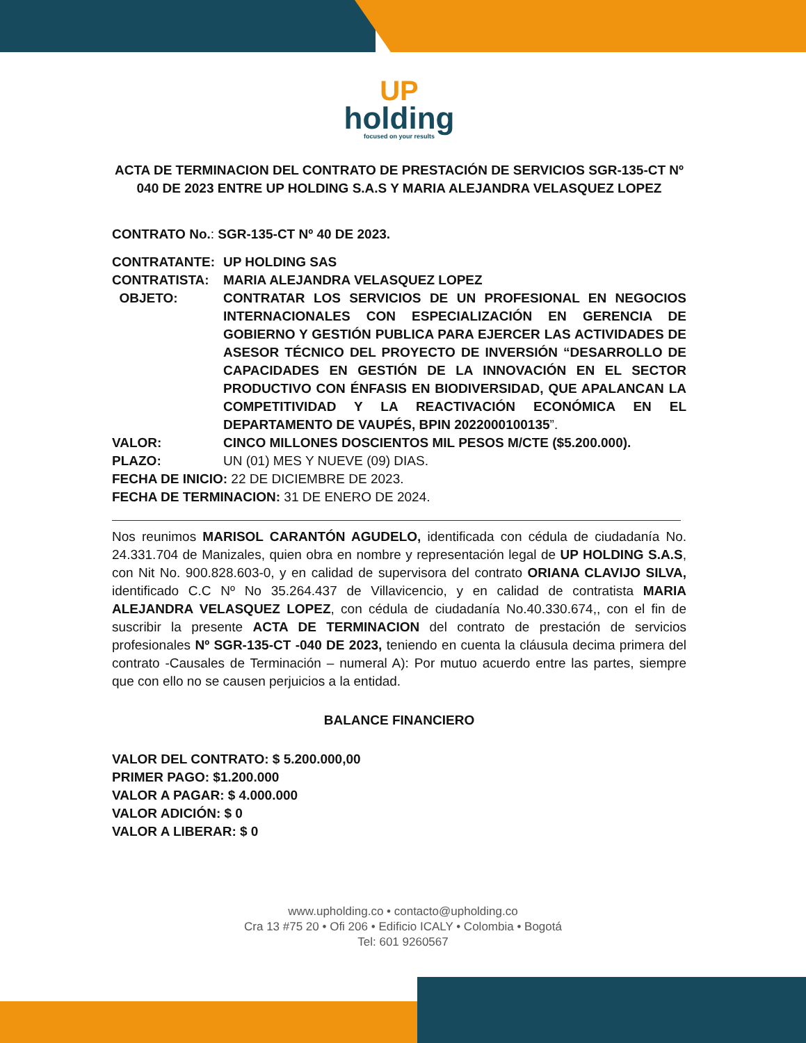UP
holding
focused on your results
ACTA DE TERMINACION DEL CONTRATO DE PRESTACIÓN DE SERVICIOS SGR-135-CT Nº 040 DE 2023 ENTRE UP HOLDING S.A.S Y MARIA ALEJANDRA VELASQUEZ LOPEZ
CONTRATO No.: SGR-135-CT Nº 40 DE 2023.
CONTRATANTE: UP HOLDING SAS
CONTRATISTA: MARIA ALEJANDRA VELASQUEZ LOPEZ
OBJETO: CONTRATAR LOS SERVICIOS DE UN PROFESIONAL EN NEGOCIOS INTERNACIONALES CON ESPECIALIZACIÓN EN GERENCIA DE GOBIERNO Y GESTIÓN PUBLICA PARA EJERCER LAS ACTIVIDADES DE ASESOR TÉCNICO DEL PROYECTO DE INVERSIÓN “DESARROLLO DE CAPACIDADES EN GESTIÓN DE LA INNOVACIÓN EN EL SECTOR PRODUCTIVO CON ÉNFASIS EN BIODIVERSIDAD, QUE APALANCAN LA COMPETITIVIDAD Y LA REACTIVACIÓN ECONÓMICA EN EL DEPARTAMENTO DE VAUPÉS, BPIN 2022000100135”.
VALOR: CINCO MILLONES DOSCIENTOS MIL PESOS M/CTE ($5.200.000).
PLAZO:
UN (01) MES Y NUEVE (09) DIAS.
FECHA DE INICIO: 22 DE DICIEMBRE DE 2023.
FECHA DE TERMINACION: 31 DE ENERO DE 2024.
Nos reunimos MARISOL CARANTÓN AGUDELO, identificada con cédula de ciudadanía No. 24.331.704 de Manizales, quien obra en nombre y representación legal de UP HOLDING S.A.S, con Nit No. 900.828.603-0, y en calidad de supervisora del contrato ORIANA CLAVIJO SILVA, identificado C.C Nº No 35.264.437 de Villavicencio, y en calidad de contratista MARIA ALEJANDRA VELASQUEZ LOPEZ, con cédula de ciudadanía No.40.330.674,, con el fin de suscribir la presente ACTA DE TERMINACION del contrato de prestación de servicios profesionales Nº SGR-135-CT -040 DE 2023, teniendo en cuenta la cláusula decima primera del contrato -Causales de Terminación – numeral A): Por mutuo acuerdo entre las partes, siempre que con ello no se causen perjuicios a la entidad.
BALANCE FINANCIERO
VALOR DEL CONTRATO: $ 5.200.000,00
PRIMER PAGO: $1.200.000
VALOR A PAGAR: $ 4.000.000
VALOR ADICIÓN: $ 0
VALOR A LIBERAR: $ 0
www.upholding.co • contacto@upholding.co
Cra 13 #75 20 • Ofi 206 • Edificio ICALY • Colombia • Bogotá
Tel: 601 9260567